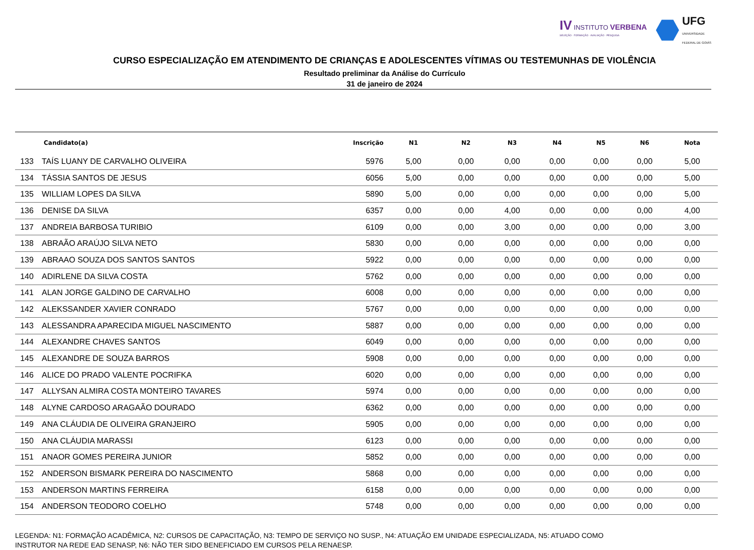IV INSTITUTO VERBENA
SELEÇÃO · FORMAÇÃO · AVALIAÇÃO · PESQUISA
UFG
UNIVERSIDADE
FEDERAL DE GOIÁS
CURSO ESPECIALIZAÇÃO EM ATENDIMENTO DE CRIANÇAS E ADOLESCENTES VÍTIMAS OU TESTEMUNHAS DE VIOLÊNCIA
Resultado preliminar da Análise do Currículo
31 de janeiro de 2024
| | Candidato(a) | Inscrição | N1 | N2 | N3 | N4 | N5 | N6 | Nota |
| --- | --- | --- | --- | --- | --- | --- | --- | --- | --- |
| 133 | TAÍS LUANY DE CARVALHO OLIVEIRA | 5976 | 5,00 | 0,00 | 0,00 | 0,00 | 0,00 | 0,00 | 5,00 |
| 134 | TÁSSIA SANTOS DE JESUS | 6056 | 5,00 | 0,00 | 0,00 | 0,00 | 0,00 | 0,00 | 5,00 |
| 135 | WILLIAM LOPES DA SILVA | 5890 | 5,00 | 0,00 | 0,00 | 0,00 | 0,00 | 0,00 | 5,00 |
| 136 | DENISE DA SILVA | 6357 | 0,00 | 0,00 | 4,00 | 0,00 | 0,00 | 0,00 | 4,00 |
| 137 | ANDREIA BARBOSA TURIBIO | 6109 | 0,00 | 0,00 | 3,00 | 0,00 | 0,00 | 0,00 | 3,00 |
| 138 | ABRAÃO ARAÚJO SILVA NETO | 5830 | 0,00 | 0,00 | 0,00 | 0,00 | 0,00 | 0,00 | 0,00 |
| 139 | ABRAAO SOUZA DOS SANTOS SANTOS | 5922 | 0,00 | 0,00 | 0,00 | 0,00 | 0,00 | 0,00 | 0,00 |
| 140 | ADIRLENE DA SILVA COSTA | 5762 | 0,00 | 0,00 | 0,00 | 0,00 | 0,00 | 0,00 | 0,00 |
| 141 | ALAN JORGE GALDINO DE CARVALHO | 6008 | 0,00 | 0,00 | 0,00 | 0,00 | 0,00 | 0,00 | 0,00 |
| 142 | ALEKSSANDER XAVIER CONRADO | 5767 | 0,00 | 0,00 | 0,00 | 0,00 | 0,00 | 0,00 | 0,00 |
| 143 | ALESSANDRA APARECIDA MIGUEL NASCIMENTO | 5887 | 0,00 | 0,00 | 0,00 | 0,00 | 0,00 | 0,00 | 0,00 |
| 144 | ALEXANDRE CHAVES SANTOS | 6049 | 0,00 | 0,00 | 0,00 | 0,00 | 0,00 | 0,00 | 0,00 |
| 145 | ALEXANDRE DE SOUZA BARROS | 5908 | 0,00 | 0,00 | 0,00 | 0,00 | 0,00 | 0,00 | 0,00 |
| 146 | ALICE DO PRADO VALENTE POCRIFKA | 6020 | 0,00 | 0,00 | 0,00 | 0,00 | 0,00 | 0,00 | 0,00 |
| 147 | ALLYSAN ALMIRA COSTA MONTEIRO TAVARES | 5974 | 0,00 | 0,00 | 0,00 | 0,00 | 0,00 | 0,00 | 0,00 |
| 148 | ALYNE CARDOSO ARAGAÃO DOURADO | 6362 | 0,00 | 0,00 | 0,00 | 0,00 | 0,00 | 0,00 | 0,00 |
| 149 | ANA CLÁUDIA DE OLIVEIRA GRANJEIRO | 5905 | 0,00 | 0,00 | 0,00 | 0,00 | 0,00 | 0,00 | 0,00 |
| 150 | ANA CLÁUDIA MARASSI | 6123 | 0,00 | 0,00 | 0,00 | 0,00 | 0,00 | 0,00 | 0,00 |
| 151 | ANAOR GOMES PEREIRA JUNIOR | 5852 | 0,00 | 0,00 | 0,00 | 0,00 | 0,00 | 0,00 | 0,00 |
| 152 | ANDERSON BISMARK PEREIRA DO NASCIMENTO | 5868 | 0,00 | 0,00 | 0,00 | 0,00 | 0,00 | 0,00 | 0,00 |
| 153 | ANDERSON MARTINS FERREIRA | 6158 | 0,00 | 0,00 | 0,00 | 0,00 | 0,00 | 0,00 | 0,00 |
| 154 | ANDERSON TEODORO COELHO | 5748 | 0,00 | 0,00 | 0,00 | 0,00 | 0,00 | 0,00 | 0,00 |
LEGENDA: N1: FORMAÇÃO ACADÊMICA, N2: CURSOS DE CAPACITAÇÃO, N3: TEMPO DE SERVIÇO NO SUSP., N4: ATUAÇÃO EM UNIDADE ESPECIALIZADA, N5: ATUADO COMO INSTRUTOR NA REDE EAD SENASP, N6: NÃO TER SIDO BENEFICIADO EM CURSOS PELA RENAESP.